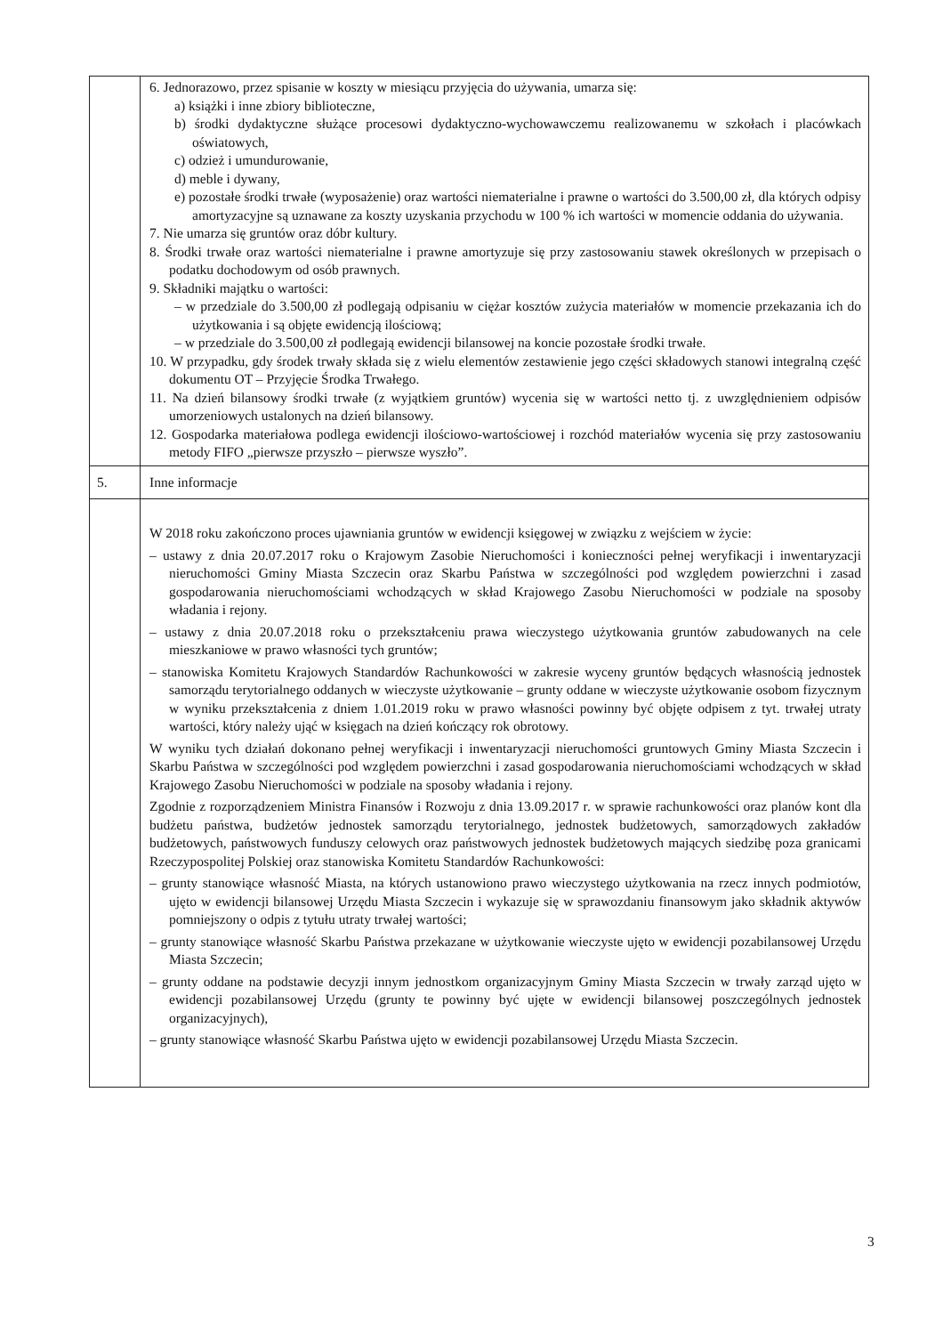| | 6. Jednorazowo, przez spisanie w koszty w miesiącu przyjęcia do używania, umarza się: a) książki i inne zbiory biblioteczne, b) środki dydaktyczne służące procesowi dydaktyczno-wychowawczemu realizowanemu w szkołach i placówkach oświatowych, c) odzież i umundurowanie, d) meble i dywany, e) pozostałe środki trwałe (wyposażenie) oraz wartości niematerialne i prawne o wartości do 3.500,00 zł, dla których odpisy amortyzacyjne są uznawane za koszty uzyskania przychodu w 100 % ich wartości w momencie oddania do używania. 7. Nie umarza się gruntów oraz dóbr kultury. 8. Środki trwałe oraz wartości niematerialne i prawne amortyzuje się przy zastosowaniu stawek określonych w przepisach o podatku dochodowym od osób prawnych. 9. Składniki majątku o wartości: – w przedziale do 3.500,00 zł podlegają odpisaniu w ciężar kosztów zużycia materiałów w momencie przekazania ich do użytkowania i są objęte ewidencją ilościową; – w przedziale do 3.500,00 zł podlegają ewidencji bilansowej na koncie pozostałe środki trwałe. 10. W przypadku, gdy środek trwały składa się z wielu elementów zestawienie jego części składowych stanowi integralną część dokumentu OT – Przyjęcie Środka Trwałego. 11. Na dzień bilansowy środki trwałe (z wyjątkiem gruntów) wycenia się w wartości netto tj. z uwzględnieniem odpisów umorzeniowych ustalonych na dzień bilansowy. 12. Gospodarka materiałowa podlega ewidencji ilościowo-wartościowej i rozchód materiałów wycenia się przy zastosowaniu metody FIFO „pierwsze przyszło – pierwsze wyszło”. |
| 5. | Inne informacje |
| | W 2018 roku zakończono proces ujawniania gruntów w ewidencji księgowej w związku z wejściem w życie: – ustawy z dnia 20.07.2017 roku o Krajowym Zasobie Nieruchomości i konieczności pełnej weryfikacji i inwentaryzacji nieruchomości Gminy Miasta Szczecin oraz Skarbu Państwa w szczególności pod względem powierzchni i zasad gospodarowania nieruchomościami wchodzących w skład Krajowego Zasobu Nieruchomości w podziale na sposoby władania i rejony. – ustawy z dnia 20.07.2018 roku o przekształceniu prawa wieczystego użytkowania gruntów zabudowanych na cele mieszkaniowe w prawo własności tych gruntów; – stanowiska Komitetu Krajowych Standardów Rachunkowości w zakresie wyceny gruntów będących własnością jednostek samorządu terytorialnego oddanych w wieczyste użytkowanie – grunty oddane w wieczyste użytkowanie osobom fizycznym w wyniku przekształcenia z dniem 1.01.2019 roku w prawo własności powinny być objęte odpisem z tyt. trwałej utraty wartości, który należy ująć w księgach na dzień kończący rok obrotowy. W wyniku tych działań dokonano pełnej weryfikacji i inwentaryzacji nieruchomości gruntowych Gminy Miasta Szczecin i Skarbu Państwa w szczególności pod względem powierzchni i zasad gospodarowania nieruchomościami wchodzących w skład Krajowego Zasobu Nieruchomości w podziale na sposoby władania i rejony. Zgodnie z rozporządzeniem Ministra Finansów i Rozwoju z dnia 13.09.2017 r. w sprawie rachunkowości oraz planów kont dla budżetu państwa, budżetów jednostek samorządu terytorialnego, jednostek budżetowych, samorządowych zakładów budżetowych, państwowych funduszy celowych oraz państwowych jednostek budżetowych mających siedzibę poza granicami Rzeczypospolitej Polskiej oraz stanowiska Komitetu Standardów Rachunkowości: – grunty stanowiące własność Miasta, na których ustanowiono prawo wieczystego użytkowania na rzecz innych podmiotów, ujęto w ewidencji bilansowej Urzędu Miasta Szczecin i wykazuje się w sprawozdaniu finansowym jako składnik aktywów pomniejszony o odpis z tytułu utraty trwałej wartości; – grunty stanowiące własność Skarbu Państwa przekazane w użytkowanie wieczyste ujęto w ewidencji pozabilansowej Urzędu Miasta Szczecin; – grunty oddane na podstawie decyzji innym jednostkom organizacyjnym Gminy Miasta Szczecin w trwały zarząd ujęto w ewidencji pozabilansowej Urzędu (grunty te powinny być ujęte w ewidencji bilansowej poszczególnych jednostek organizacyjnych), – grunty stanowiące własność Skarbu Państwa ujęto w ewidencji pozabilansowej Urzędu Miasta Szczecin. |
3